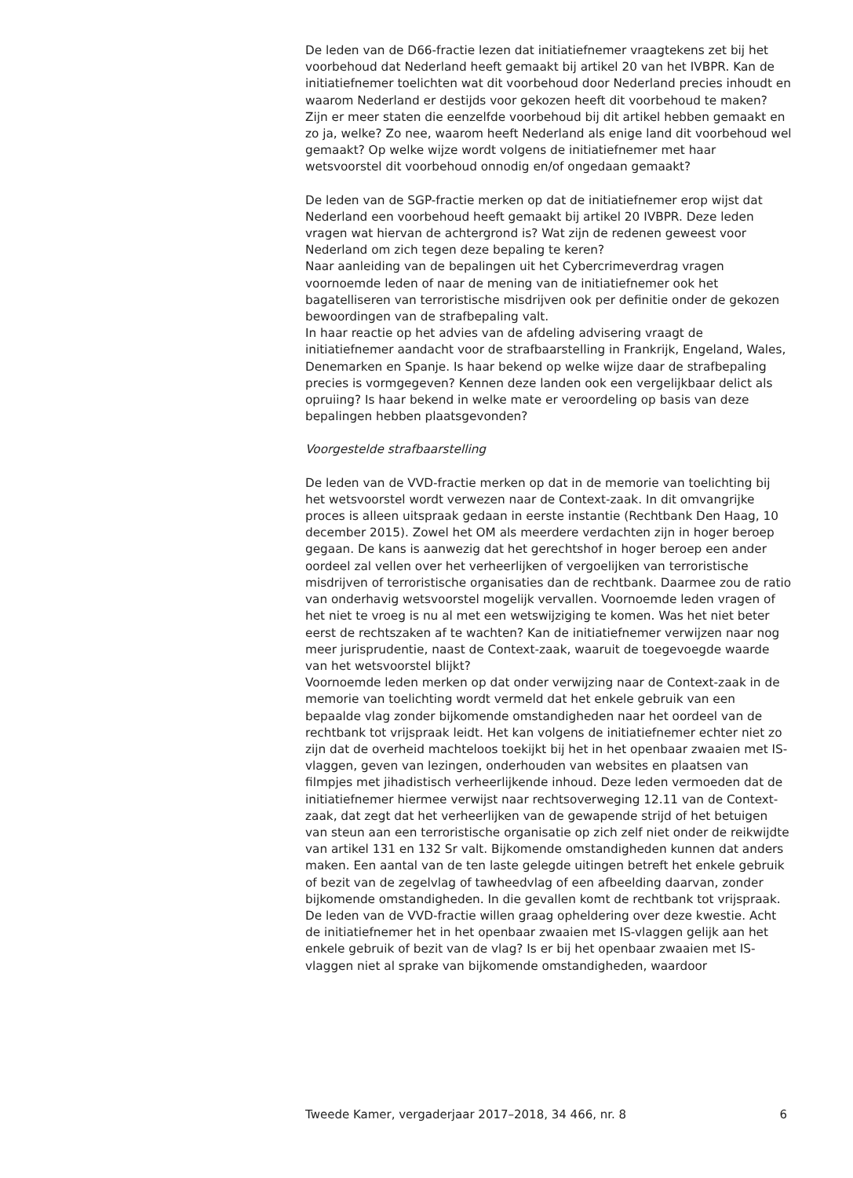De leden van de D66-fractie lezen dat initiatiefnemer vraagtekens zet bij het voorbehoud dat Nederland heeft gemaakt bij artikel 20 van het IVBPR. Kan de initiatiefnemer toelichten wat dit voorbehoud door Nederland precies inhoudt en waarom Nederland er destijds voor gekozen heeft dit voorbehoud te maken? Zijn er meer staten die eenzelfde voorbehoud bij dit artikel hebben gemaakt en zo ja, welke? Zo nee, waarom heeft Nederland als enige land dit voorbehoud wel gemaakt? Op welke wijze wordt volgens de initiatiefnemer met haar wetsvoorstel dit voorbehoud onnodig en/of ongedaan gemaakt?
De leden van de SGP-fractie merken op dat de initiatiefnemer erop wijst dat Nederland een voorbehoud heeft gemaakt bij artikel 20 IVBPR. Deze leden vragen wat hiervan de achtergrond is? Wat zijn de redenen geweest voor Nederland om zich tegen deze bepaling te keren?
Naar aanleiding van de bepalingen uit het Cybercrimeverdrag vragen voornoemde leden of naar de mening van de initiatiefnemer ook het bagatelliseren van terroristische misdrijven ook per definitie onder de gekozen bewoordingen van de strafbepaling valt.
In haar reactie op het advies van de afdeling advisering vraagt de initiatiefnemer aandacht voor de strafbaarstelling in Frankrijk, Engeland, Wales, Denemarken en Spanje. Is haar bekend op welke wijze daar de strafbepaling precies is vormgegeven? Kennen deze landen ook een vergelijkbaar delict als opruiing? Is haar bekend in welke mate er veroordeling op basis van deze bepalingen hebben plaatsgevonden?
Voorgestelde strafbaarstelling
De leden van de VVD-fractie merken op dat in de memorie van toelichting bij het wetsvoorstel wordt verwezen naar de Context-zaak. In dit omvang­rijke proces is alleen uitspraak gedaan in eerste instantie (Rechtbank Den Haag, 10 december 2015). Zowel het OM als meerdere verdachten zijn in hoger beroep gegaan. De kans is aanwezig dat het gerechtshof in hoger beroep een ander oordeel zal vellen over het verheerlijken of vergoelijken van terroristische misdrijven of terroristische organisaties dan de rechtbank. Daarmee zou de ratio van onderhavig wetsvoorstel mogelijk vervallen. Voornoemde leden vragen of het niet te vroeg is nu al met een wetswijziging te komen. Was het niet beter eerst de rechtszaken af te wachten? Kan de initiatiefnemer verwijzen naar nog meer jurisprudentie, naast de Context-zaak, waaruit de toegevoegde waarde van het wetsvoorstel blijkt?
Voornoemde leden merken op dat onder verwijzing naar de Context-zaak in de memorie van toelichting wordt vermeld dat het enkele gebruik van een bepaalde vlag zonder bijkomende omstandigheden naar het oordeel van de rechtbank tot vrijspraak leidt. Het kan volgens de initiatiefnemer echter niet zo zijn dat de overheid machteloos toekijkt bij het in het openbaar zwaaien met IS-vlaggen, geven van lezingen, onderhouden van websites en plaatsen van filmpjes met jihadistisch verheerlijkende inhoud. Deze leden vermoeden dat de initiatiefnemer hiermee verwijst naar rechtsoverweging 12.11 van de Context-zaak, dat zegt dat het verheer­lijken van de gewapende strijd of het betuigen van steun aan een terroristische organisatie op zich zelf niet onder de reikwijdte van artikel 131 en 132 Sr valt. Bijkomende omstandigheden kunnen dat anders maken. Een aantal van de ten laste gelegde uitingen betreft het enkele gebruik of bezit van de zegelvlag of tawheedvlag of een afbeelding daarvan, zonder bijkomende omstandigheden. In die gevallen komt de rechtbank tot vrijspraak.
De leden van de VVD-fractie willen graag opheldering over deze kwestie. Acht de initiatiefnemer het in het openbaar zwaaien met IS-vlaggen gelijk aan het enkele gebruik of bezit van de vlag? Is er bij het openbaar zwaaien met IS-vlaggen niet al sprake van bijkomende omstandigheden, waardoor
Tweede Kamer, vergaderjaar 2017–2018, 34 466, nr. 8 6